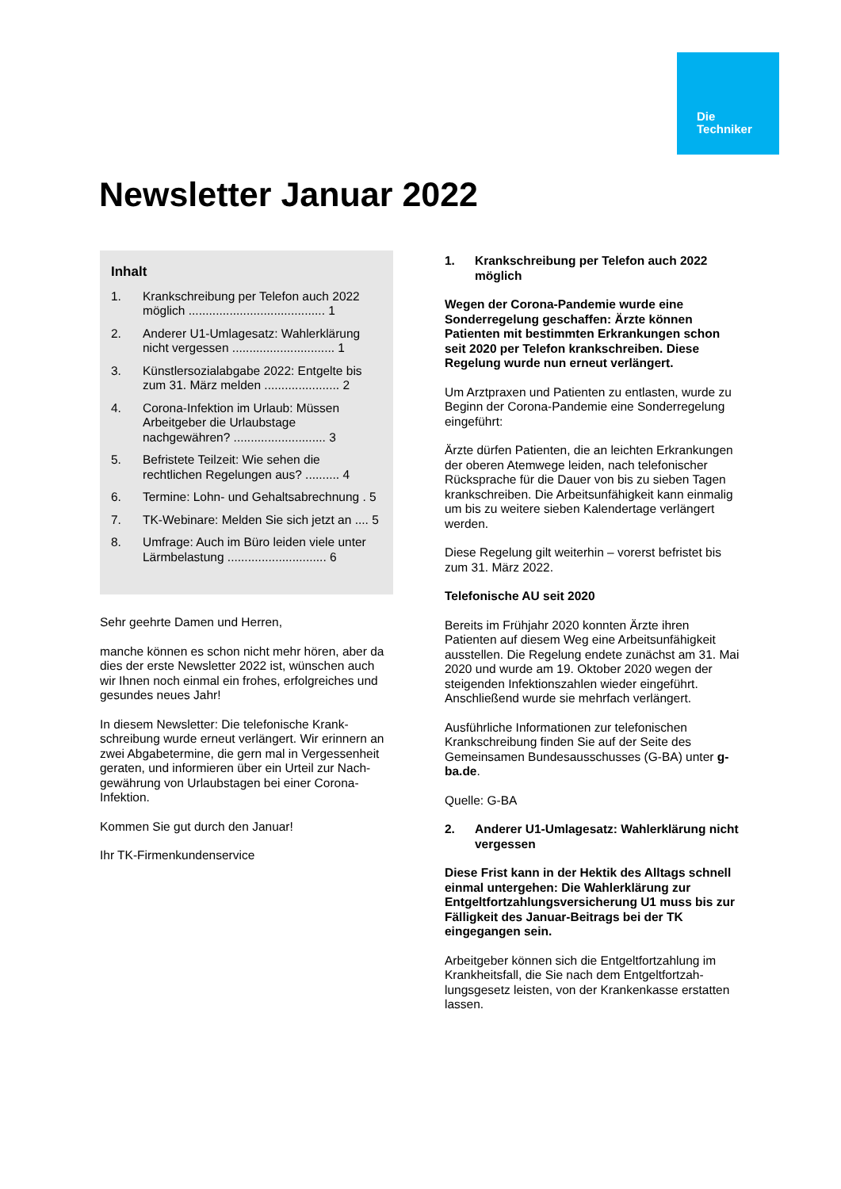Die
Techniker
Newsletter Januar 2022
Inhalt
1. Krankschreibung per Telefon auch 2022 möglich ........................................ 1
2. Anderer U1-Umlagesatz: Wahlerklärung nicht vergessen .............................. 1
3. Künstlersozialabgabe 2022: Entgelte bis zum 31. März melden ...................... 2
4. Corona-Infektion im Urlaub: Müssen Arbeitgeber die Urlaubstage nachgewähren? ........................... 3
5. Befristete Teilzeit: Wie sehen die rechtlichen Regelungen aus? .......... 4
6. Termine: Lohn- und Gehaltsabrechnung . 5
7. TK-Webinare: Melden Sie sich jetzt an .... 5
8. Umfrage: Auch im Büro leiden viele unter Lärmbelastung ............................. 6
Sehr geehrte Damen und Herren,
manche können es schon nicht mehr hören, aber da dies der erste Newsletter 2022 ist, wünschen auch wir Ihnen noch einmal ein frohes, erfolgreiches und gesundes neues Jahr!
In diesem Newsletter: Die telefonische Krank­schreibung wurde erneut verlängert. Wir erinnern an zwei Abgabetermine, die gern mal in Vergessenheit geraten, und informieren über ein Urteil zur Nach­gewährung von Urlaubstagen bei einer Corona-Infektion.
Kommen Sie gut durch den Januar!
Ihr TK-Firmenkundenservice
1. Krankschreibung per Telefon auch 2022 möglich
Wegen der Corona-Pandemie wurde eine Sonderregelung geschaffen: Ärzte können Patienten mit bestimmten Erkrankungen schon seit 2020 per Telefon krankschreiben. Diese Regelung wurde nun erneut verlängert.
Um Arztpraxen und Patienten zu entlasten, wurde zu Beginn der Corona-Pandemie eine Sonder­regelung eingeführt:
Ärzte dürfen Patienten, die an leichten Erkrankun­gen der oberen Atemwege leiden, nach telefoni­scher Rücksprache für die Dauer von bis zu sieben Tagen krankschreiben. Die Arbeitsunfähig­keit kann einmalig um bis zu weitere sieben Kalendertage verlängert werden.
Diese Regelung gilt weiterhin – vorerst befristet bis zum 31. März 2022.
Telefonische AU seit 2020
Bereits im Frühjahr 2020 konnten Ärzte ihren Patienten auf diesem Weg eine Arbeitsunfähigkeit ausstellen. Die Regelung endete zunächst am 31. Mai 2020 und wurde am 19. Oktober 2020 wegen der steigenden Infektionszahlen wieder eingeführt. Anschließend wurde sie mehrfach verlängert.
Ausführliche Informationen zur telefonischen Krankschreibung finden Sie auf der Seite des Gemeinsamen Bundesausschusses (G-BA) unter g-ba.de.
Quelle: G-BA
2. Anderer U1-Umlagesatz: Wahlerklärung nicht vergessen
Diese Frist kann in der Hektik des Alltags schnell einmal untergehen: Die Wahlerklärung zur Entgeltfortzahlungsversicherung U1 muss bis zur Fälligkeit des Januar-Beitrags bei der TK eingegangen sein.
Arbeitgeber können sich die Entgeltfortzahlung im Krankheitsfall, die Sie nach dem Entgeltfortzah­lungsgesetz leisten, von der Krankenkasse erstatten lassen.